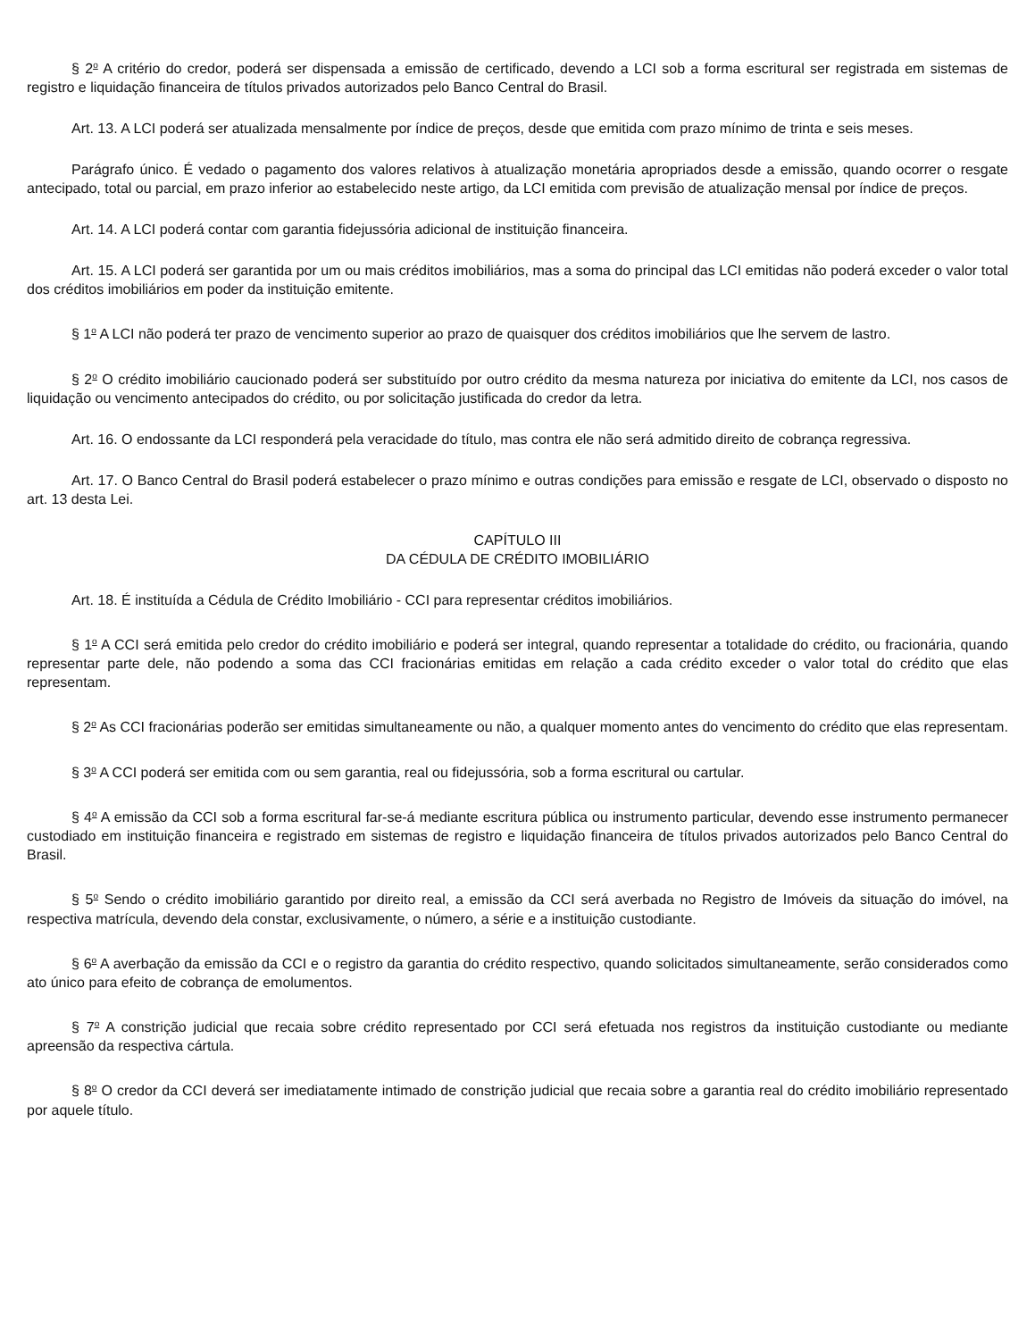§ 2<sup>o</sup> A critério do credor, poderá ser dispensada a emissão de certificado, devendo a LCI sob a forma escritural ser registrada em sistemas de registro e liquidação financeira de títulos privados autorizados pelo Banco Central do Brasil.
Art. 13. A LCI poderá ser atualizada mensalmente por índice de preços, desde que emitida com prazo mínimo de trinta e seis meses.
Parágrafo único. É vedado o pagamento dos valores relativos à atualização monetária apropriados desde a emissão, quando ocorrer o resgate antecipado, total ou parcial, em prazo inferior ao estabelecido neste artigo, da LCI emitida com previsão de atualização mensal por índice de preços.
Art. 14. A LCI poderá contar com garantia fidejussória adicional de instituição financeira.
Art. 15. A LCI poderá ser garantida por um ou mais créditos imobiliários, mas a soma do principal das LCI emitidas não poderá exceder o valor total dos créditos imobiliários em poder da instituição emitente.
§ 1<sup>o</sup> A LCI não poderá ter prazo de vencimento superior ao prazo de quaisquer dos créditos imobiliários que lhe servem de lastro.
§ 2<sup>o</sup> O crédito imobiliário caucionado poderá ser substituído por outro crédito da mesma natureza por iniciativa do emitente da LCI, nos casos de liquidação ou vencimento antecipados do crédito, ou por solicitação justificada do credor da letra.
Art. 16. O endossante da LCI responderá pela veracidade do título, mas contra ele não será admitido direito de cobrança regressiva.
Art. 17. O Banco Central do Brasil poderá estabelecer o prazo mínimo e outras condições para emissão e resgate de LCI, observado o disposto no art. 13 desta Lei.
CAPÍTULO III
DA CÉDULA DE CRÉDITO IMOBILIÁRIO
Art. 18. É instituída a Cédula de Crédito Imobiliário - CCI para representar créditos imobiliários.
§ 1<sup>o</sup> A CCI será emitida pelo credor do crédito imobiliário e poderá ser integral, quando representar a totalidade do crédito, ou fracionária, quando representar parte dele, não podendo a soma das CCI fracionárias emitidas em relação a cada crédito exceder o valor total do crédito que elas representam.
§ 2<sup>o</sup> As CCI fracionárias poderão ser emitidas simultaneamente ou não, a qualquer momento antes do vencimento do crédito que elas representam.
§ 3<sup>o</sup> A CCI poderá ser emitida com ou sem garantia, real ou fidejussória, sob a forma escritural ou cartular.
§ 4<sup>o</sup> A emissão da CCI sob a forma escritural far-se-á mediante escritura pública ou instrumento particular, devendo esse instrumento permanecer custodiado em instituição financeira e registrado em sistemas de registro e liquidação financeira de títulos privados autorizados pelo Banco Central do Brasil.
§ 5<sup>o</sup> Sendo o crédito imobiliário garantido por direito real, a emissão da CCI será averbada no Registro de Imóveis da situação do imóvel, na respectiva matrícula, devendo dela constar, exclusivamente, o número, a série e a instituição custodiante.
§ 6<sup>o</sup> A averbação da emissão da CCI e o registro da garantia do crédito respectivo, quando solicitados simultaneamente, serão considerados como ato único para efeito de cobrança de emolumentos.
§ 7<sup>o</sup> A constrição judicial que recaia sobre crédito representado por CCI será efetuada nos registros da instituição custodiante ou mediante apreensão da respectiva cártula.
§ 8<sup>o</sup> O credor da CCI deverá ser imediatamente intimado de constrição judicial que recaia sobre a garantia real do crédito imobiliário representado por aquele título.